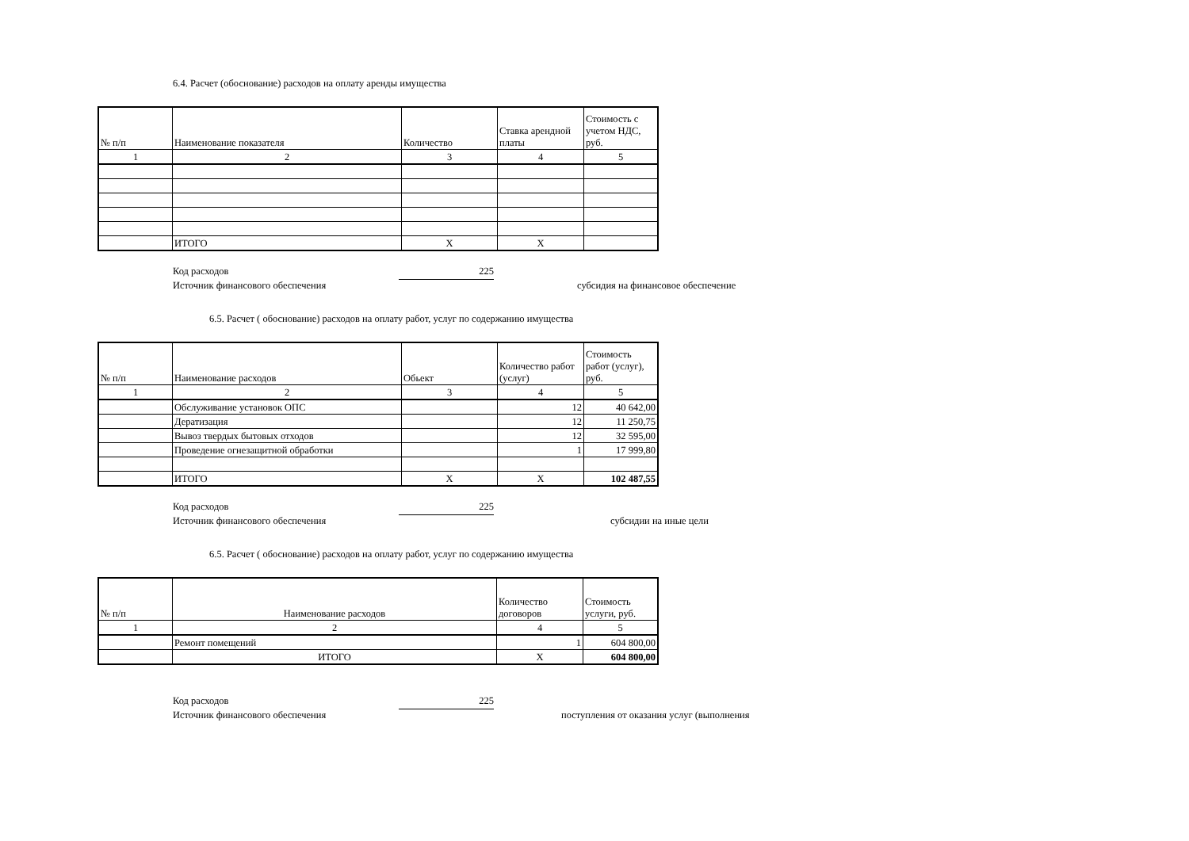6.4. Расчет (обоснование) расходов на оплату аренды имущества
| № п/п | Наименование показателя | Количество | Ставка арендной платы | Стоимость с учетом НДС, руб. |
| --- | --- | --- | --- | --- |
| 1 | 2 | 3 | 4 | 5 |
| | ИТОГО | Х | Х | |
Код расходов 225
Источник финансового обеспечения субсидия на финансовое обеспечение
6.5. Расчет ( обоснование) расходов на оплату работ, услуг по содержанию имущества
| № п/п | Наименование расходов | Обьект | Количество работ (услуг) | Стоимость работ (услуг), руб. |
| --- | --- | --- | --- | --- |
| 1 | 2 | 3 | 4 | 5 |
| | Обслуживание установок ОПС | | 12 | 40 642,00 |
| | Дератизация | | 12 | 11 250,75 |
| | Вывоз твердых бытовых отходов | | 12 | 32 595,00 |
| | Проведение огнезащитной обработки | | 1 | 17 999,80 |
| | ИТОГО | Х | Х | 102 487,55 |
Код расходов 225
Источник финансового обеспечения субсидии на иные цели
6.5. Расчет ( обоснование) расходов на оплату работ, услуг по содержанию имущества
| № п/п | Наименование расходов | Количество договоров | Стоимость услуги, руб. |
| --- | --- | --- | --- |
| 1 | 2 | 4 | 5 |
| | Ремонт помещений | 1 | 604 800,00 |
| | ИТОГО | Х | 604 800,00 |
Код расходов 225
Источник финансового обеспечения поступления от оказания услуг (выполнения